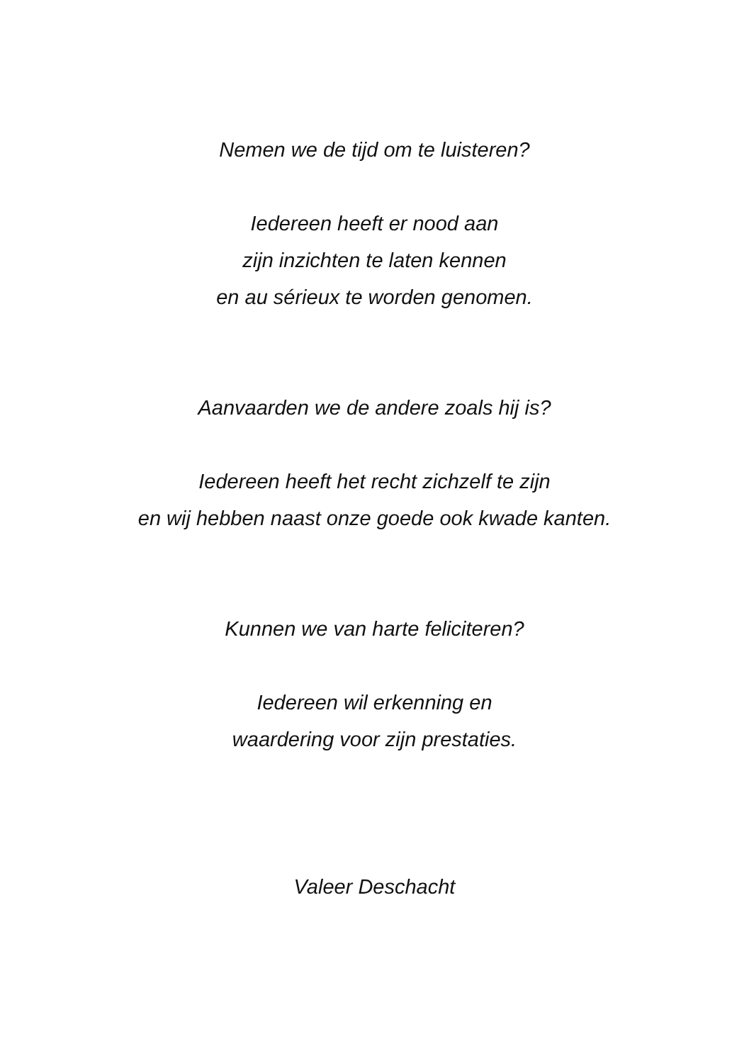Nemen we de tijd om te luisteren?
Iedereen heeft er nood aan
zijn inzichten te laten kennen
en au sérieux te worden genomen.
Aanvaarden we de andere zoals hij is?
Iedereen heeft het recht zichzelf te zijn
en wij hebben naast onze goede ook kwade kanten.
Kunnen we van harte feliciteren?
Iedereen wil erkenning en
waardering voor zijn prestaties.
Valeer Deschacht